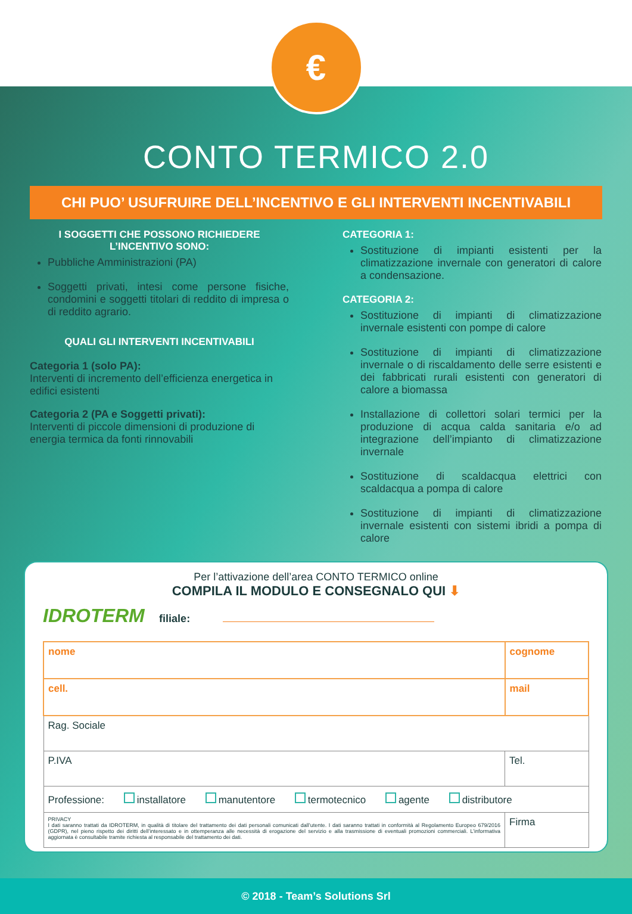€
CONTO TERMICO 2.0
CHI PUO’ USUFRUIRE DELL’INCENTIVO E GLI INTERVENTI INCENTIVABILI
I SOGGETTI CHE POSSONO RICHIEDERE
L’INCENTIVO SONO:
Pubbliche Amministrazioni (PA)
Soggetti privati, intesi come persone fisiche, condomini e soggetti titolari di reddito di impresa o di reddito agrario.
QUALI GLI INTERVENTI INCENTIVABILI
Categoria 1 (solo PA):
Interventi di incremento dell’efficienza energetica in edifici esistenti
Categoria 2 (PA e Soggetti privati):
Interventi di piccole dimensioni di produzione di energia termica da fonti rinnovabili
CATEGORIA 1:
Sostituzione di impianti esistenti per la climatizzazione invernale con generatori di calore a condensazione.
CATEGORIA 2:
Sostituzione di impianti di climatizzazione invernale esistenti con pompe di calore
Sostituzione di impianti di climatizzazione invernale o di riscaldamento delle serre esistenti e dei fabbricati rurali esistenti con generatori di calore a biomassa
Installazione di collettori solari termici per la produzione di acqua calda sanitaria e/o ad integrazione dell’impianto di climatizzazione invernale
Sostituzione di scaldacqua elettrici con scaldacqua a pompa di calore
Sostituzione di impianti di climatizzazione invernale esistenti con sistemi ibridi a pompa di calore
Per l’attivazione dell’area CONTO TERMICO online
COMPILA IL MODULO E CONSEGNALO QUI ⬇
IDROTERM filiale:
| nome | cognome | |
| cell. | mail | |
| Rag. Sociale | | |
| P.IVA | | Tel. |
| Professione: installatore manutentore termotecnico agente distributore | | |
| PRIVACY I dati saranno trattati da IDROTERM, in qualità di titolare del trattamento dei dati personali comunicati dall’utente. I dati saranno trattati in conformità al Regolamento Europeo 679/2016 (GDPR), nel pieno rispetto dei diritti dell’interessato e in ottemperanza alle necessità di erogazione del servizio e alla trasmissione di eventuali promozioni commerciali. L’informativa aggiornata è consultabile tramite richiesta al responsabile del trattamento dei dati. | | Firma |
© 2018 - Team’s Solutions Srl